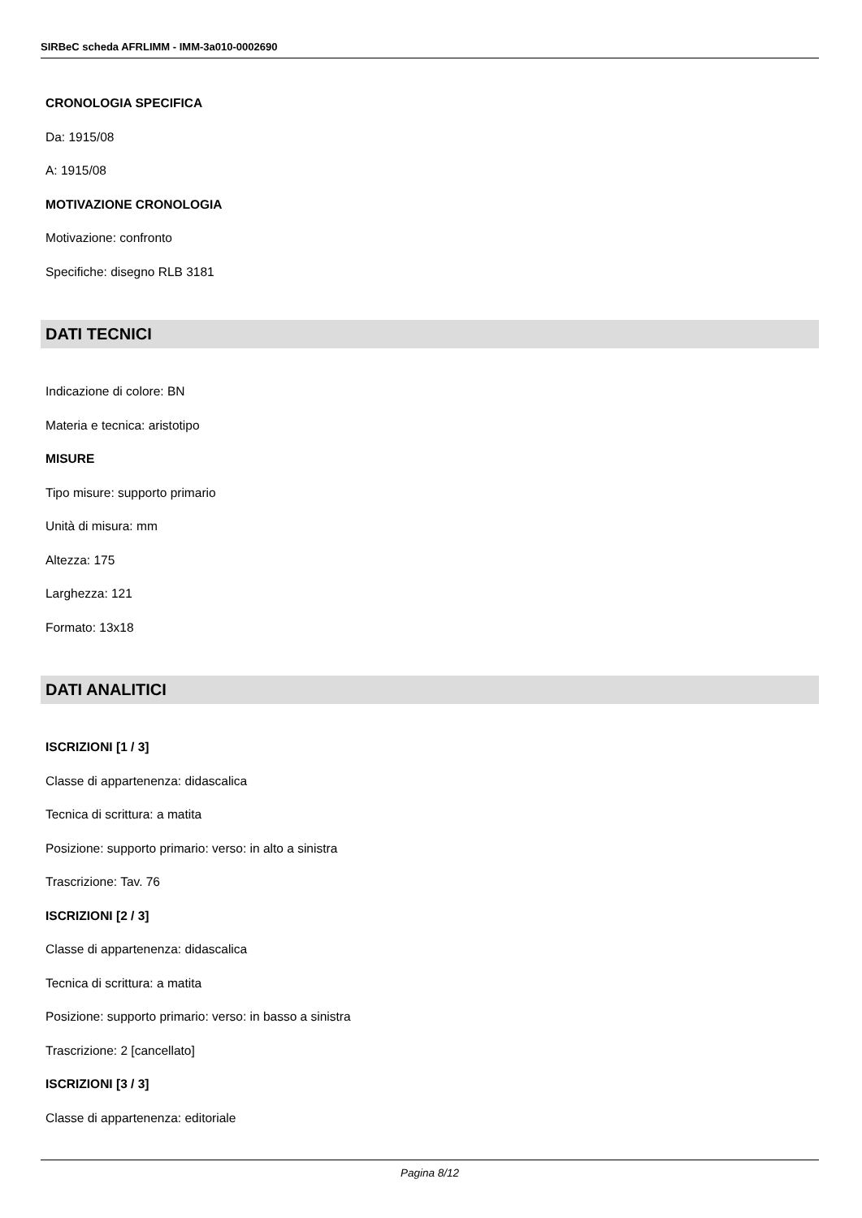SIRBeC scheda AFRLIMM - IMM-3a010-0002690
CRONOLOGIA SPECIFICA
Da: 1915/08
A: 1915/08
MOTIVAZIONE CRONOLOGIA
Motivazione: confronto
Specifiche: disegno RLB 3181
DATI TECNICI
Indicazione di colore: BN
Materia e tecnica: aristotipo
MISURE
Tipo misure: supporto primario
Unità di misura: mm
Altezza: 175
Larghezza: 121
Formato: 13x18
DATI ANALITICI
ISCRIZIONI [1 / 3]
Classe di appartenenza: didascalica
Tecnica di scrittura: a matita
Posizione: supporto primario: verso: in alto a sinistra
Trascrizione: Tav. 76
ISCRIZIONI [2 / 3]
Classe di appartenenza: didascalica
Tecnica di scrittura: a matita
Posizione: supporto primario: verso: in basso a sinistra
Trascrizione: 2 [cancellato]
ISCRIZIONI [3 / 3]
Classe di appartenenza: editoriale
Pagina 8/12